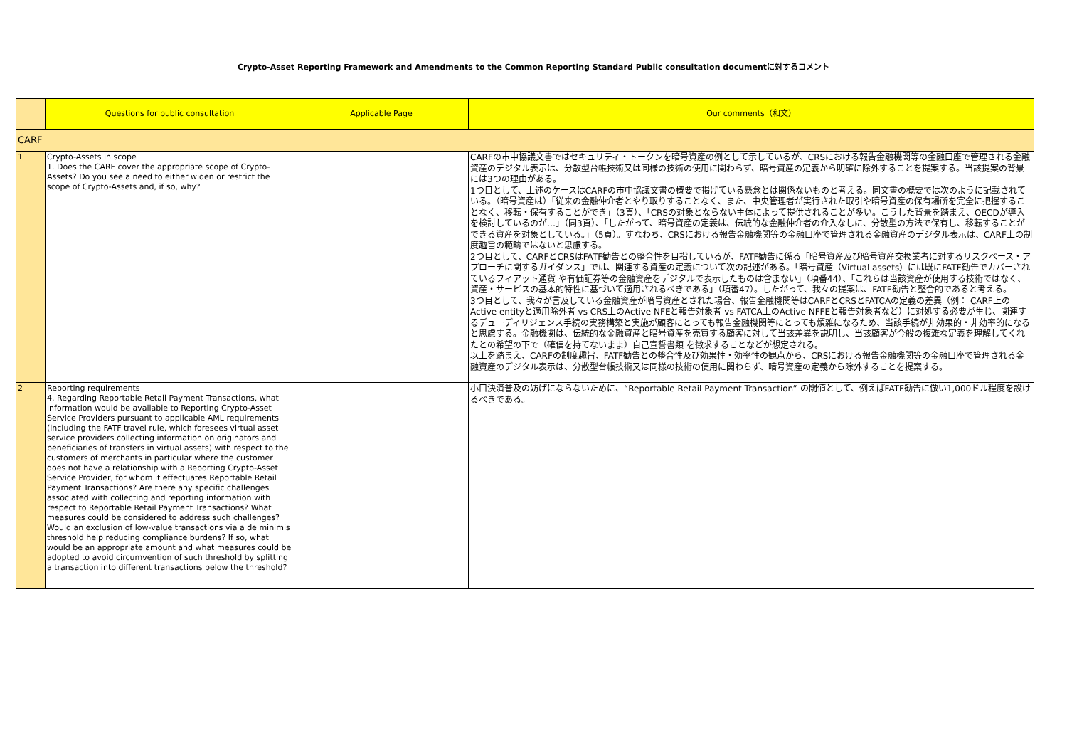Crypto-Asset Reporting Framework and Amendments to the Common Reporting Standard Public consultation documentに対するコメント
| | Questions for public consultation | Applicable Page | Our comments（和文） |
| --- | --- | --- | --- |
| CARF | | | |
| 1 | Crypto-Assets in scope 1. Does the CARF cover the appropriate scope of Crypto-Assets? Do you see a need to either widen or restrict the scope of Crypto-Assets and, if so, why? | | CARFの市中協議文書ではセキュリティ・トークンを暗号資産の例として示しているが、CRSにおける報告金融機関等の金融口座で管理される金融資産のデジタル表示は、分散型台帳技術又は同様の技術の使用に関わらず、暗号資産の定義から明確に除外することを提案する。当該提案の背景には3つの理由がある。 1つ目として、上述のケースはCARFの市中協議文書の概要で掲げている懸念とは関係ないものと考える。同文書の概要では次のように記載されている。（暗号資産は）「従来の金融仲介者とやり取りすることなく、また、中央管理者が実行された取引や暗号資産の保有場所を完全に把握することなく、移転・保有することができ」（3頁）、「CRSの対象とならない主体によって提供されることが多い。こうした背景を踏まえ、OECDが導入を検討しているのが…」（同3頁）、「したがって、暗号資産の定義は、伝統的な金融仲介者の介入なしに、分散型の方法で保有し、移転することができる資産を対象としている。」（5頁）。すなわち、CRSにおける報告金融機関等の金融口座で管理される金融資産のデジタル表示は、CARF上の制度趣旨の範疇ではないと思慮する。 2つ目として、CARFとCRSはFATF勧告との整合性を目指しているが、FATF勧告に係る「暗号資産及び暗号資産交換業者に対するリスクベース・アプローチに関するガイダンス」では、関連する資産の定義について次の記述がある。「暗号資産（Virtual assets）には既にFATF勧告でカバーされているフィアット通貨 や有価証券等の金融資産をデジタルで表示したものは含まない」（項番44）、「これらは当該資産が使用する技術ではなく、資産・サービスの基本的特性に基づいて適用されるべきである」（項番47）。したがって、我々の提案は、FATF勧告と整合的であると考える。 3つ目として、我々が言及している金融資産が暗号資産とされた場合、報告金融機関等はCARFとCRSとFATCAの定義の差異（例： CARF上のActive entityと適用除外者 vs CRS上のActive NFEと報告対象者 vs FATCA上のActive NFFEと報告対象者など）に対処する必要が生じ、関連するデューディリジェンス手続の実務構築と実施が顧客にとっても報告金融機関等にとっても煩雑になるため、当該手続が非効果的・非効率的になると思慮する。金融機関は、伝統的な金融資産と暗号資産を売買する顧客に対して当該差異を説明し、当該顧客が今般の複雑な定義を理解してくれたとの希望の下で（確信を持てないまま）自己宣誓書類 を徴求することなどが想定される。 以上を踏まえ、CARFの制度趣旨、FATF勧告との整合性及び効果性・効率性の観点から、CRSにおける報告金融機関等の金融口座で管理される金融資産のデジタル表示は、分散型台帳技術又は同様の技術の使用に関わらず、暗号資産の定義から除外することを提案する。 |
| 2 | Reporting requirements 4. Regarding Reportable Retail Payment Transactions, what information would be available to Reporting Crypto-Asset Service Providers pursuant to applicable AML requirements (including the FATF travel rule, which foresees virtual asset service providers collecting information on originators and beneficiaries of transfers in virtual assets) with respect to the customers of merchants in particular where the customer does not have a relationship with a Reporting Crypto-Asset Service Provider, for whom it effectuates Reportable Retail Payment Transactions? Are there any specific challenges associated with collecting and reporting information with respect to Reportable Retail Payment Transactions? What measures could be considered to address such challenges? Would an exclusion of low-value transactions via a de minimis threshold help reducing compliance burdens? If so, what would be an appropriate amount and what measures could be adopted to avoid circumvention of such threshold by splitting a transaction into different transactions below the threshold? | | 小口決済普及の妨げにならないために、“Reportable Retail Payment Transaction” の閾値として、例えばFATF勧告に倣い1,000ドル程度を設けるべきである。 |